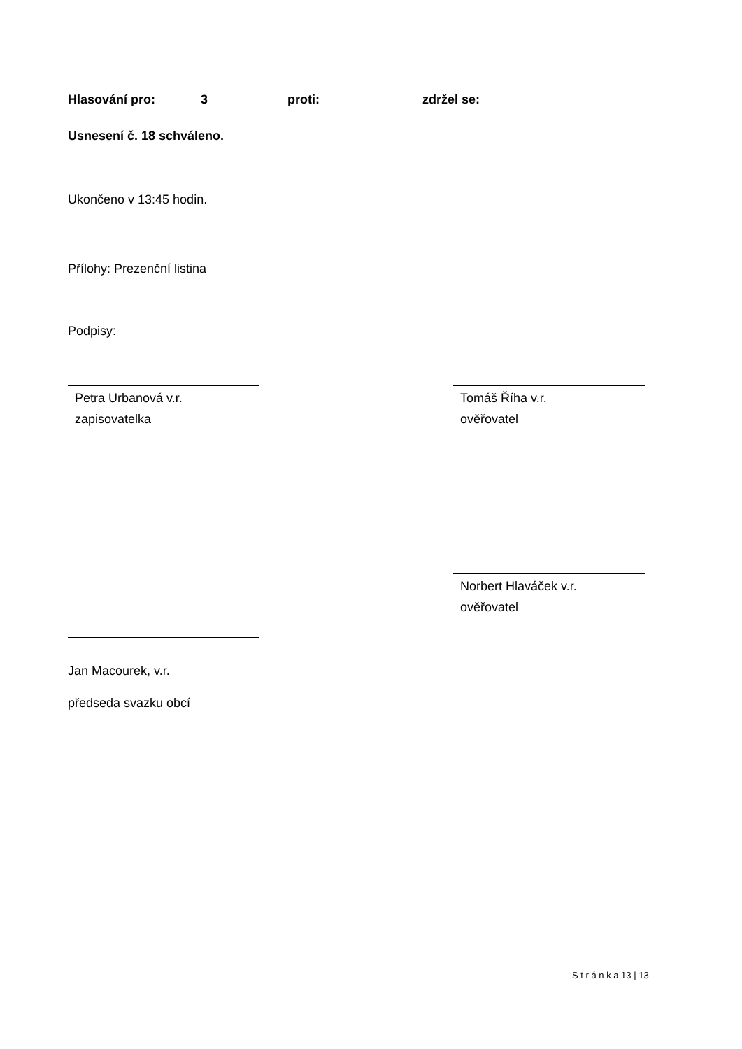Hlasování pro: 3 proti: zdržel se:
Usnesení č. 18 schváleno.
Ukončeno v 13:45 hodin.
Přílohy: Prezenční listina
Podpisy:
Petra Urbanová v.r.
zapisovatelka
Tomáš Říha v.r.
ověřovatel
Norbert Hlaváček v.r.
ověřovatel
Jan Macourek, v.r.
předseda svazku obcí
S t r á n k a 13 | 13